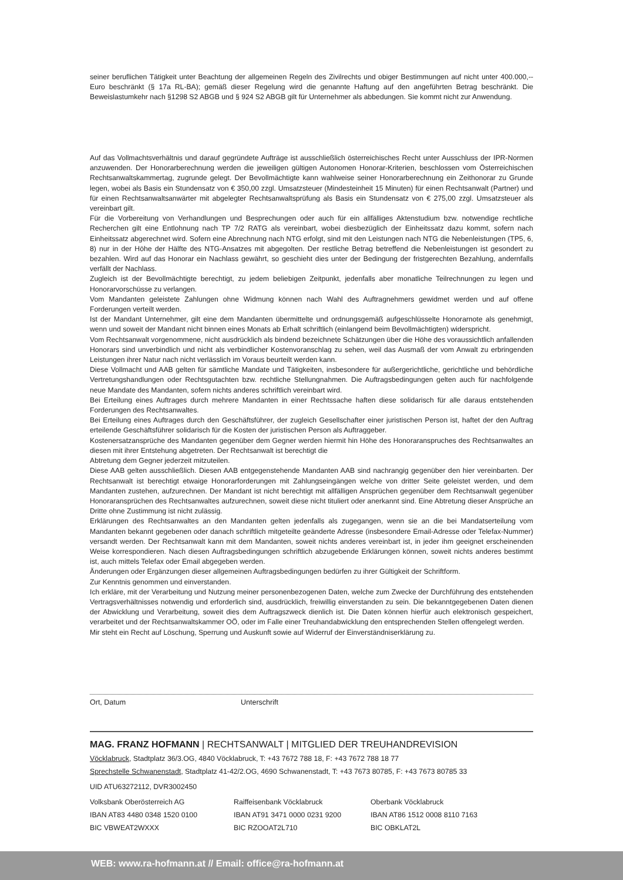seiner beruflichen Tätigkeit unter Beachtung der allgemeinen Regeln des Zivilrechts und obiger Bestimmungen auf nicht unter 400.000,-- Euro beschränkt (§ 17a RL-BA); gemäß dieser Regelung wird die genannte Haftung auf den angeführten Betrag beschränkt. Die Beweislastumkehr nach §1298 S2 ABGB und § 924 S2 ABGB gilt für Unternehmer als abbedungen. Sie kommt nicht zur Anwendung.
Auf das Vollmachtsverhältnis und darauf gegründete Aufträge ist ausschließlich österreichisches Recht unter Ausschluss der IPR-Normen anzuwenden. Der Honorarberechnung werden die jeweiligen gültigen Autonomen Honorar-Kriterien, beschlossen vom Österreichischen Rechtsanwaltskammertag, zugrunde gelegt. Der Bevollmächtigte kann wahlweise seiner Honorarberechnung ein Zeithonorar zu Grunde legen, wobei als Basis ein Stundensatz von € 350,00 zzgl. Umsatzsteuer (Mindesteinheit 15 Minuten) für einen Rechtsanwalt (Partner) und für einen Rechtsanwaltsanwärter mit abgelegter Rechtsanwaltsprüfung als Basis ein Stundensatz von € 275,00 zzgl. Umsatzsteuer als vereinbart gilt.
Für die Vorbereitung von Verhandlungen und Besprechungen oder auch für ein allfälliges Aktenstudium bzw. notwendige rechtliche Recherchen gilt eine Entlohnung nach TP 7/2 RATG als vereinbart, wobei diesbezüglich der Einheitssatz dazu kommt, sofern nach Einheitssatz abgerechnet wird. Sofern eine Abrechnung nach NTG erfolgt, sind mit den Leistungen nach NTG die Nebenleistungen (TP5, 6, 8) nur in der Höhe der Hälfte des NTG-Ansatzes mit abgegolten. Der restliche Betrag betreffend die Nebenleistungen ist gesondert zu bezahlen. Wird auf das Honorar ein Nachlass gewährt, so geschieht dies unter der Bedingung der fristgerechten Bezahlung, andernfalls verfällt der Nachlass.
Zugleich ist der Bevollmächtigte berechtigt, zu jedem beliebigen Zeitpunkt, jedenfalls aber monatliche Teilrechnungen zu legen und Honorarvorschüsse zu verlangen.
Vom Mandanten geleistete Zahlungen ohne Widmung können nach Wahl des Auftragnehmers gewidmet werden und auf offene Forderungen verteilt werden.
Ist der Mandant Unternehmer, gilt eine dem Mandanten übermittelte und ordnungsgemäß aufgeschlüsselte Honorarnote als genehmigt, wenn und soweit der Mandant nicht binnen eines Monats ab Erhalt schriftlich (einlangend beim Bevollmächtigten) widerspricht.
Vom Rechtsanwalt vorgenommene, nicht ausdrücklich als bindend bezeichnete Schätzungen über die Höhe des voraussichtlich anfallenden Honorars sind unverbindlich und nicht als verbindlicher Kostenvoranschlag zu sehen, weil das Ausmaß der vom Anwalt zu erbringenden Leistungen ihrer Natur nach nicht verlässlich im Voraus beurteilt werden kann.
Diese Vollmacht und AAB gelten für sämtliche Mandate und Tätigkeiten, insbesondere für außergerichtliche, gerichtliche und behördliche Vertretungshandlungen oder Rechtsgutachten bzw. rechtliche Stellungnahmen. Die Auftragsbedingungen gelten auch für nachfolgende neue Mandate des Mandanten, sofern nichts anderes schriftlich vereinbart wird.
Bei Erteilung eines Auftrages durch mehrere Mandanten in einer Rechtssache haften diese solidarisch für alle daraus entstehenden Forderungen des Rechtsanwaltes.
Bei Erteilung eines Auftrages durch den Geschäftsführer, der zugleich Gesellschafter einer juristischen Person ist, haftet der den Auftrag erteilende Geschäftsführer solidarisch für die Kosten der juristischen Person als Auftraggeber.
Kostenersatzansprüche des Mandanten gegenüber dem Gegner werden hiermit hin Höhe des Honoraranspruches des Rechtsanwaltes an diesen mit ihrer Entstehung abgetreten. Der Rechtsanwalt ist berechtigt die
Abtretung dem Gegner jederzeit mitzuteilen.
Diese AAB gelten ausschließlich. Diesen AAB entgegenstehende Mandanten AAB sind nachrangig gegenüber den hier vereinbarten. Der Rechtsanwalt ist berechtigt etwaige Honorarforderungen mit Zahlungseingängen welche von dritter Seite geleistet werden, und dem Mandanten zustehen, aufzurechnen. Der Mandant ist nicht berechtigt mit allfälligen Ansprüchen gegenüber dem Rechtsanwalt gegenüber Honoraransprüchen des Rechtsanwaltes aufzurechnen, soweit diese nicht tituliert oder anerkannt sind. Eine Abtretung dieser Ansprüche an Dritte ohne Zustimmung ist nicht zulässig.
Erklärungen des Rechtsanwaltes an den Mandanten gelten jedenfalls als zugegangen, wenn sie an die bei Mandatserteilung vom Mandanten bekannt gegebenen oder danach schriftlich mitgeteilte geänderte Adresse (insbesondere Email-Adresse oder Telefax-Nummer) versandt werden. Der Rechtsanwalt kann mit dem Mandanten, soweit nichts anderes vereinbart ist, in jeder ihm geeignet erscheinenden Weise korrespondieren. Nach diesen Auftragsbedingungen schriftlich abzugebende Erklärungen können, soweit nichts anderes bestimmt ist, auch mittels Telefax oder Email abgegeben werden.
Änderungen oder Ergänzungen dieser allgemeinen Auftragsbedingungen bedürfen zu ihrer Gültigkeit der Schriftform.
Zur Kenntnis genommen und einverstanden.
Ich erkläre, mit der Verarbeitung und Nutzung meiner personenbezogenen Daten, welche zum Zwecke der Durchführung des entstehenden Vertragsverhältnisses notwendig und erforderlich sind, ausdrücklich, freiwillig einverstanden zu sein. Die bekanntgegebenen Daten dienen der Abwicklung und Verarbeitung, soweit dies dem Auftragszweck dienlich ist. Die Daten können hierfür auch elektronisch gespeichert, verarbeitet und der Rechtsanwaltskammer OÖ, oder im Falle einer Treuhandabwicklung den entsprechenden Stellen offengelegt werden.
Mir steht ein Recht auf Löschung, Sperrung und Auskunft sowie auf Widerruf der Einverständniserklärung zu.
Ort, Datum Unterschrift
MAG. FRANZ HOFMANN | RECHTSANWALT | MITGLIED DER TREUHANDREVISION
Vöcklabruck, Stadtplatz 36/3.OG, 4840 Vöcklabruck, T: +43 7672 788 18, F: +43 7672 788 18 77
Sprechstelle Schwanenstadt, Stadtplatz 41-42/2.OG, 4690 Schwanenstadt, T: +43 7673 80785, F: +43 7673 80785 33
UID ATU63272112, DVR3002450
Volksbank Oberösterreich AG
IBAN AT83 4480 0348 1520 0100
BIC VBWEAT2WXXX
Raiffeisenbank Vöcklabruck
IBAN AT91 3471 0000 0231 9200
BIC RZOOAT2L710
Oberbank Vöcklabruck
IBAN AT86 1512 0008 8110 7163
BIC OBKLAT2L
WEB: www.ra-hofmann.at // Email: office@ra-hofmann.at